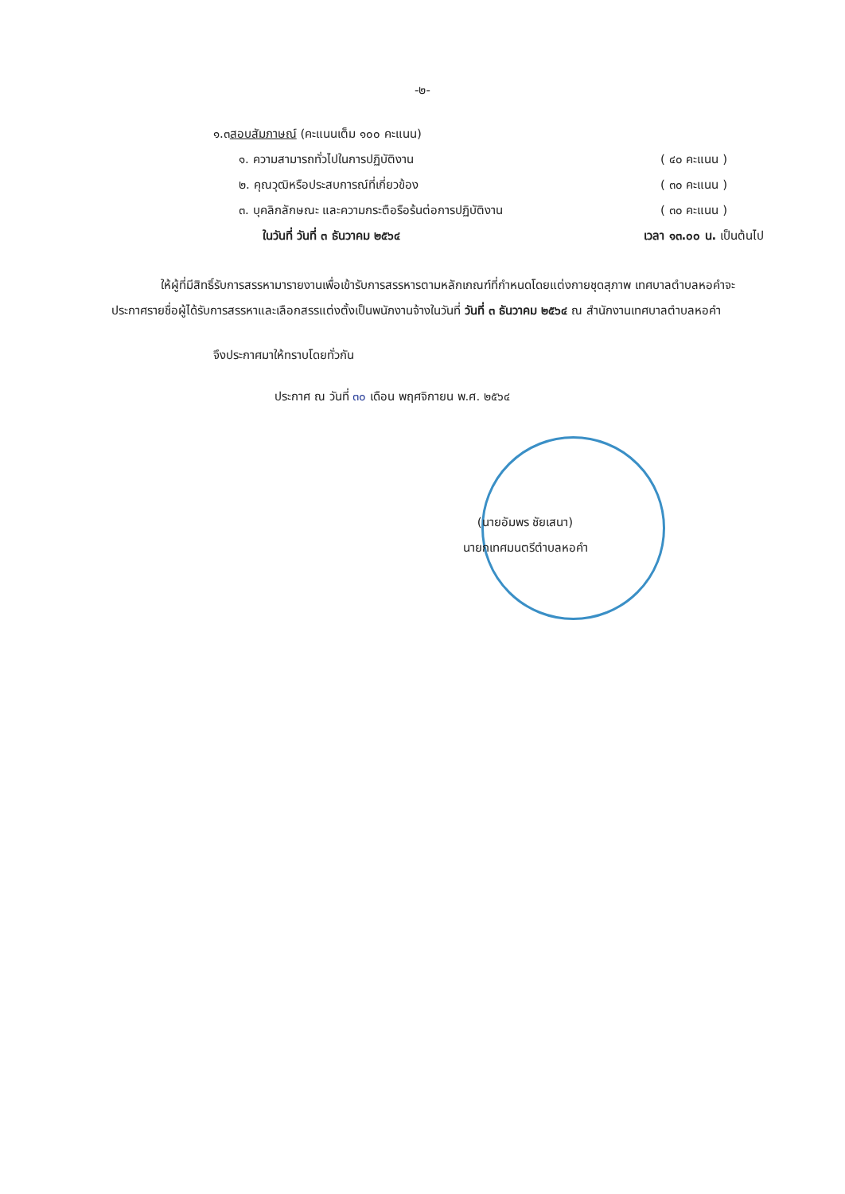-๒-
๑.๓ สอบสัมภาษณ์ (คะแนนเต็ม ๑๐๐ คะแนน)
๑. ความสามารถทั่วไปในการปฏิบัติงาน ( ๔๐ คะแนน )
๒. คุณวุฒิหรือประสบการณ์ที่เกี่ยวข้อง ( ๓๐ คะแนน )
๓. บุคลิกลักษณะ และความกระตือรือร้นต่อการปฏิบัติงาน ( ๓๐ คะแนน )
ในวันที่ วันที่ ๓ ธันวาคม ๒๕๖๔ เวลา ๑๓.๐๐ น. เป็นต้นไป
ให้ผู้ที่มีสิทธิ์รับการสรรหามารายงานเพื่อเข้ารับการสรรหารตามหลักเกณฑ์ที่กำหนดโดยแต่งกายชุดสุภาพ เทศบาลตำบลหอคำจะประกาศรายชื่อผู้ได้รับการสรรหาและเลือกสรรแต่งตั้งเป็นพนักงานจ้างในวันที่ วันที่ ๓ ธันวาคม ๒๕๖๔ ณ สำนักงานเทศบาลตำบลหอคำ
จึงประกาศมาให้ทราบโดยทั่วกัน
ประกาศ ณ วันที่ ๓๐ เดือน พฤศจิกายน พ.ศ. ๒๕๖๔
(นายอัมพร ชัยเสนา)
นายกเทศมนตรีตำบลหอคำ